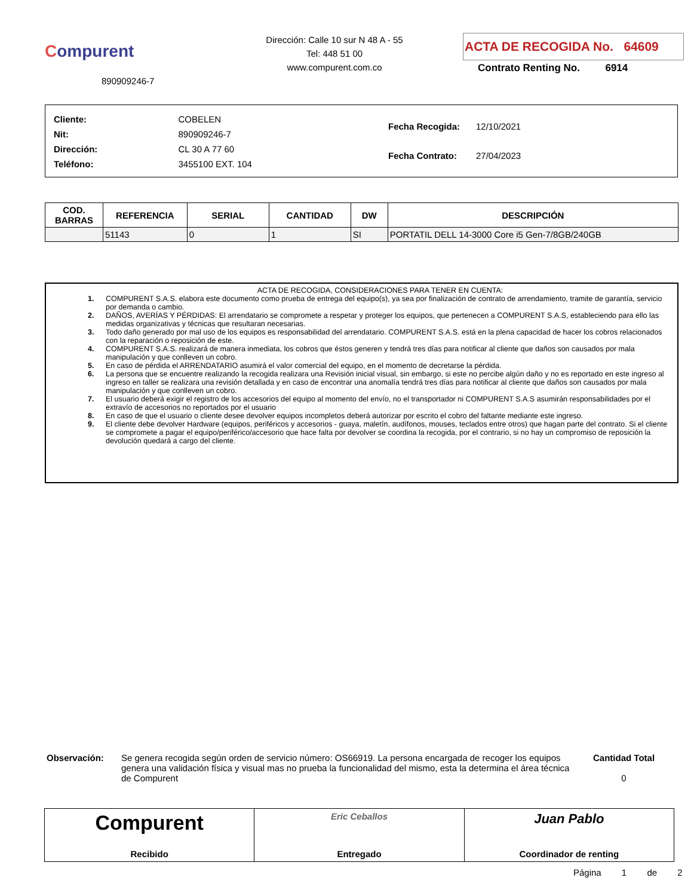Compurent
890909246-7
Dirección: Calle 10 sur N 48 A - 55
Tel: 448 51 00
www.compurent.com.co
ACTA DE RECOGIDA No. 64609
Contrato Renting No. 6914
| Cliente: | COBELEN |
| Nit: | 890909246-7 |
| Dirección: | CL 30 A 77 60 |
| Teléfono: | 3455100 EXT. 104 |
| Fecha Recogida: | 12/10/2021 |
| Fecha Contrato: | 27/04/2023 |
| COD. BARRAS | REFERENCIA | SERIAL | CANTIDAD | DW | DESCRIPCIÓN |
| --- | --- | --- | --- | --- | --- |
| | 51143 | 0 | 1 | SI | PORTATIL DELL 14-3000 Core i5 Gen-7/8GB/240GB |
ACTA DE RECOGIDA, CONSIDERACIONES PARA TENER EN CUENTA:
1. COMPURENT S.A.S. elabora este documento como prueba de entrega del equipo(s), ya sea por finalización de contrato de arrendamiento, tramite de garantía, servicio por demanda o cambio.
2. DAÑOS, AVERÍAS Y PÉRDIDAS: El arrendatario se compromete a respetar y proteger los equipos, que pertenecen a COMPURENT S.A.S, estableciendo para ello las medidas organizativas y técnicas que resultaran necesarias.
3. Todo daño generado por mal uso de los equipos es responsabilidad del arrendatario. COMPURENT S.A.S. está en la plena capacidad de hacer los cobros relacionados con la reparación o reposición de este.
4. COMPURENT S.A.S. realizará de manera inmediata, los cobros que éstos generen y tendrá tres días para notificar al cliente que daños son causados por mala manipulación y que conlleven un cobro.
5. En caso de pérdida el ARRENDATARIO asumirá el valor comercial del equipo, en el momento de decretarse la pérdida.
6. La persona que se encuentre realizando la recogida realizara una Revisión inicial visual, sin embargo, si este no percibe algún daño y no es reportado en este ingreso al ingreso en taller se realizara una revisión detallada y en caso de encontrar una anomalía tendrá tres días para notificar al cliente que daños son causados por mala manipulación y que conlleven un cobro.
7. El usuario deberá exigir el registro de los accesorios del equipo al momento del envío, no el transportador ni COMPURENT S.A.S asumirán responsabilidades por el extravío de accesorios no reportados por el usuario
8. En caso de que el usuario o cliente desee devolver equipos incompletos deberá autorizar por escrito el cobro del faltante mediante este ingreso.
9. El cliente debe devolver Hardware (equipos, periféricos y accesorios - guaya, maletín, audífonos, mouses, teclados entre otros) que hagan parte del contrato. Si el cliente se compromete a pagar el equipo/periférico/accesorio que hace falta por devolver se coordina la recogida, por el contrario, si no hay un compromiso de reposición la devolución quedará a cargo del cliente.
Observación: Se genera recogida según orden de servicio número: OS66919. La persona encargada de recoger los equipos genera una validación física y visual mas no prueba la funcionalidad del mismo, esta la determina el área técnica de Compurent
Cantidad Total
0
Compurent
Recibido
Eric Ceballos
Entregado
Juan Pablo
Coordinador de renting
Página 1 de 2